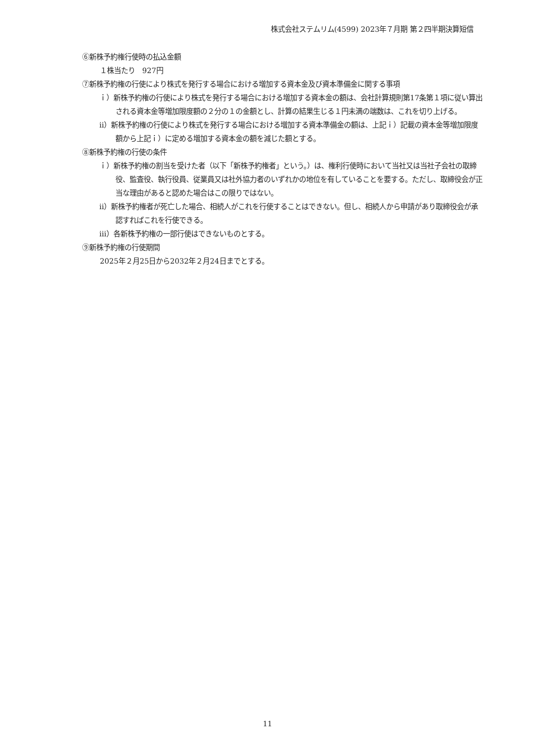株式会社ステムリム(4599) 2023年７月期 第２四半期決算短信
⑥新株予約権行使時の払込金額
１株当たり　927円
⑦新株予約権の行使により株式を発行する場合における増加する資本金及び資本準備金に関する事項
ｉ）新株予約権の行使により株式を発行する場合における増加する資本金の額は、会社計算規則第17条第１項に従い算出される資本金等増加限度額の２分の１の金額とし、計算の結果生じる１円未満の端数は、これを切り上げる。
ⅱ）新株予約権の行使により株式を発行する場合における増加する資本準備金の額は、上記ｉ）記載の資本金等増加限度額から上記ｉ）に定める増加する資本金の額を減じた額とする。
⑧新株予約権の行使の条件
ｉ）新株予約権の割当を受けた者（以下「新株予約権者」という。）は、権利行使時において当社又は当社子会社の取締役、監査役、執行役員、従業員又は社外協力者のいずれかの地位を有していることを要する。ただし、取締役会が正当な理由があると認めた場合はこの限りではない。
ⅱ）新株予約権者が死亡した場合、相続人がこれを行使することはできない。但し、相続人から申請があり取締役会が承認すればこれを行使できる。
ⅲ）各新株予約権の一部行使はできないものとする。
⑨新株予約権の行使期間
2025年２月25日から2032年２月24日までとする。
11